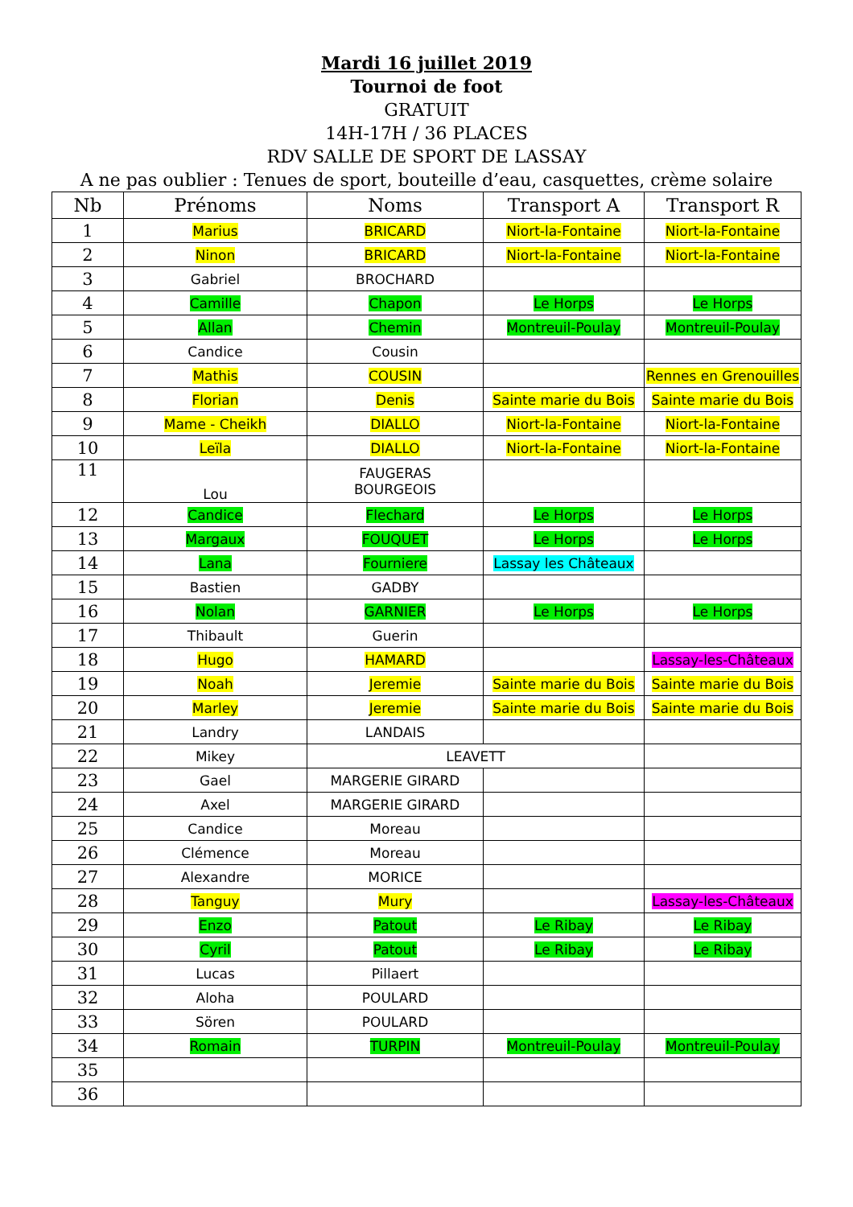Mardi 16 juillet 2019
Tournoi de foot
GRATUIT
14H-17H / 36 PLACES
RDV SALLE DE SPORT DE LASSAY
A ne pas oublier : Tenues de sport, bouteille d’eau, casquettes, crème solaire
| Nb | Prénoms | Noms | Transport A | Transport R |
| --- | --- | --- | --- | --- |
| 1 | Marius | BRICARD | Niort-la-Fontaine | Niort-la-Fontaine |
| 2 | Ninon | BRICARD | Niort-la-Fontaine | Niort-la-Fontaine |
| 3 | Gabriel | BROCHARD | | |
| 4 | Camille | Chapon | Le Horps | Le Horps |
| 5 | Allan | Chemin | Montreuil-Poulay | Montreuil-Poulay |
| 6 | Candice | Cousin | | |
| 7 | Mathis | COUSIN | | Rennes en Grenouilles |
| 8 | Florian | Denis | Sainte marie du Bois | Sainte marie du Bois |
| 9 | Mame - Cheikh | DIALLO | Niort-la-Fontaine | Niort-la-Fontaine |
| 10 | Leïla | DIALLO | Niort-la-Fontaine | Niort-la-Fontaine |
| 11 | Lou | FAUGERAS BOURGEOIS | | |
| 12 | Candice | Flechard | Le Horps | Le Horps |
| 13 | Margaux | FOUQUET | Le Horps | Le Horps |
| 14 | Lana | Fourniere | Lassay les Châteaux | |
| 15 | Bastien | GADBY | | |
| 16 | Nolan | GARNIER | Le Horps | Le Horps |
| 17 | Thibault | Guerin | | |
| 18 | Hugo | HAMARD | | Lassay-les-Châteaux |
| 19 | Noah | Jeremie | Sainte marie du Bois | Sainte marie du Bois |
| 20 | Marley | Jeremie | Sainte marie du Bois | Sainte marie du Bois |
| 21 | Landry | LANDAIS | | |
| 22 | Mikey | LEAVETT | | |
| 23 | Gael | MARGERIE GIRARD | | |
| 24 | Axel | MARGERIE GIRARD | | |
| 25 | Candice | Moreau | | |
| 26 | Clémence | Moreau | | |
| 27 | Alexandre | MORICE | | |
| 28 | Tanguy | Mury | | Lassay-les-Châteaux |
| 29 | Enzo | Patout | Le Ribay | Le Ribay |
| 30 | Cyril | Patout | Le Ribay | Le Ribay |
| 31 | Lucas | Pillaert | | |
| 32 | Aloha | POULARD | | |
| 33 | Sören | POULARD | | |
| 34 | Romain | TURPIN | Montreuil-Poulay | Montreuil-Poulay |
| 35 | | | | |
| 36 | | | | |